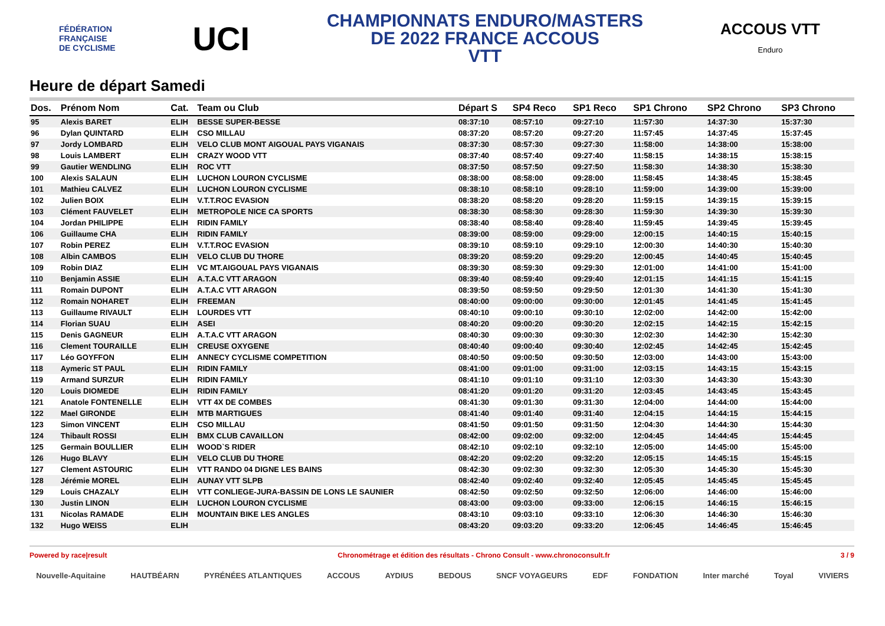FÉDÉRATION
FRANÇAISE
DE CYCLISME
UCI
CHAMPIONNATS ENDURO/MASTERS
DE 2022 FRANCE ACCOUS
VTT
ACCOUS VTT
Enduro
Heure de départ Samedi
| Dos. | Prénom Nom | Cat. | Team ou Club | Départ S | SP4 Reco | SP1 Reco | SP1 Chrono | SP2 Chrono | SP3 Chrono |
| --- | --- | --- | --- | --- | --- | --- | --- | --- | --- |
| 95 | Alexis BARET | ELIH | BESSE SUPER-BESSE | 08:37:10 | 08:57:10 | 09:27:10 | 11:57:30 | 14:37:30 | 15:37:30 |
| 96 | Dylan QUINTARD | ELIH | CSO MILLAU | 08:37:20 | 08:57:20 | 09:27:20 | 11:57:45 | 14:37:45 | 15:37:45 |
| 97 | Jordy LOMBARD | ELIH | VELO CLUB MONT AIGOUAL PAYS VIGANAIS | 08:37:30 | 08:57:30 | 09:27:30 | 11:58:00 | 14:38:00 | 15:38:00 |
| 98 | Louis LAMBERT | ELIH | CRAZY WOOD VTT | 08:37:40 | 08:57:40 | 09:27:40 | 11:58:15 | 14:38:15 | 15:38:15 |
| 99 | Gautier WENDLING | ELIH | ROC VTT | 08:37:50 | 08:57:50 | 09:27:50 | 11:58:30 | 14:38:30 | 15:38:30 |
| 100 | Alexis SALAUN | ELIH | LUCHON LOURON CYCLISME | 08:38:00 | 08:58:00 | 09:28:00 | 11:58:45 | 14:38:45 | 15:38:45 |
| 101 | Mathieu CALVEZ | ELIH | LUCHON LOURON CYCLISME | 08:38:10 | 08:58:10 | 09:28:10 | 11:59:00 | 14:39:00 | 15:39:00 |
| 102 | Julien BOIX | ELIH | V.T.T.ROC EVASION | 08:38:20 | 08:58:20 | 09:28:20 | 11:59:15 | 14:39:15 | 15:39:15 |
| 103 | Clément FAUVELET | ELIH | METROPOLE NICE CA SPORTS | 08:38:30 | 08:58:30 | 09:28:30 | 11:59:30 | 14:39:30 | 15:39:30 |
| 104 | Jordan PHILIPPE | ELIH | RIDIN FAMILY | 08:38:40 | 08:58:40 | 09:28:40 | 11:59:45 | 14:39:45 | 15:39:45 |
| 106 | Guillaume CHA | ELIH | RIDIN FAMILY | 08:39:00 | 08:59:00 | 09:29:00 | 12:00:15 | 14:40:15 | 15:40:15 |
| 107 | Robin PEREZ | ELIH | V.T.T.ROC EVASION | 08:39:10 | 08:59:10 | 09:29:10 | 12:00:30 | 14:40:30 | 15:40:30 |
| 108 | Albin CAMBOS | ELIH | VELO CLUB DU THORE | 08:39:20 | 08:59:20 | 09:29:20 | 12:00:45 | 14:40:45 | 15:40:45 |
| 109 | Robin DIAZ | ELIH | VC MT.AIGOUAL PAYS VIGANAIS | 08:39:30 | 08:59:30 | 09:29:30 | 12:01:00 | 14:41:00 | 15:41:00 |
| 110 | Benjamin ASSIE | ELIH | A.T.A.C VTT ARAGON | 08:39:40 | 08:59:40 | 09:29:40 | 12:01:15 | 14:41:15 | 15:41:15 |
| 111 | Romain DUPONT | ELIH | A.T.A.C VTT ARAGON | 08:39:50 | 08:59:50 | 09:29:50 | 12:01:30 | 14:41:30 | 15:41:30 |
| 112 | Romain NOHARET | ELIH | FREEMAN | 08:40:00 | 09:00:00 | 09:30:00 | 12:01:45 | 14:41:45 | 15:41:45 |
| 113 | Guillaume RIVAULT | ELIH | LOURDES VTT | 08:40:10 | 09:00:10 | 09:30:10 | 12:02:00 | 14:42:00 | 15:42:00 |
| 114 | Florian SUAU | ELIH | ASEI | 08:40:20 | 09:00:20 | 09:30:20 | 12:02:15 | 14:42:15 | 15:42:15 |
| 115 | Denis GAGNEUR | ELIH | A.T.A.C VTT ARAGON | 08:40:30 | 09:00:30 | 09:30:30 | 12:02:30 | 14:42:30 | 15:42:30 |
| 116 | Clement TOURAILLE | ELIH | CREUSE OXYGENE | 08:40:40 | 09:00:40 | 09:30:40 | 12:02:45 | 14:42:45 | 15:42:45 |
| 117 | Léo GOYFFON | ELIH | ANNECY CYCLISME COMPETITION | 08:40:50 | 09:00:50 | 09:30:50 | 12:03:00 | 14:43:00 | 15:43:00 |
| 118 | Aymeric ST PAUL | ELIH | RIDIN FAMILY | 08:41:00 | 09:01:00 | 09:31:00 | 12:03:15 | 14:43:15 | 15:43:15 |
| 119 | Armand SURZUR | ELIH | RIDIN FAMILY | 08:41:10 | 09:01:10 | 09:31:10 | 12:03:30 | 14:43:30 | 15:43:30 |
| 120 | Louis DIOMEDE | ELIH | RIDIN FAMILY | 08:41:20 | 09:01:20 | 09:31:20 | 12:03:45 | 14:43:45 | 15:43:45 |
| 121 | Anatole FONTENELLE | ELIH | VTT 4X DE COMBES | 08:41:30 | 09:01:30 | 09:31:30 | 12:04:00 | 14:44:00 | 15:44:00 |
| 122 | Mael GIRONDE | ELIH | MTB MARTIGUES | 08:41:40 | 09:01:40 | 09:31:40 | 12:04:15 | 14:44:15 | 15:44:15 |
| 123 | Simon VINCENT | ELIH | CSO MILLAU | 08:41:50 | 09:01:50 | 09:31:50 | 12:04:30 | 14:44:30 | 15:44:30 |
| 124 | Thibault ROSSI | ELIH | BMX CLUB CAVAILLON | 08:42:00 | 09:02:00 | 09:32:00 | 12:04:45 | 14:44:45 | 15:44:45 |
| 125 | Germain BOULLIER | ELIH | WOOD`S RIDER | 08:42:10 | 09:02:10 | 09:32:10 | 12:05:00 | 14:45:00 | 15:45:00 |
| 126 | Hugo BLAVY | ELIH | VELO CLUB DU THORE | 08:42:20 | 09:02:20 | 09:32:20 | 12:05:15 | 14:45:15 | 15:45:15 |
| 127 | Clement ASTOURIC | ELIH | VTT RANDO 04 DIGNE LES BAINS | 08:42:30 | 09:02:30 | 09:32:30 | 12:05:30 | 14:45:30 | 15:45:30 |
| 128 | Jérémie MOREL | ELIH | AUNAY VTT SLPB | 08:42:40 | 09:02:40 | 09:32:40 | 12:05:45 | 14:45:45 | 15:45:45 |
| 129 | Louis CHAZALY | ELIH | VTT CONLIEGE-JURA-BASSIN DE LONS LE SAUNIER | 08:42:50 | 09:02:50 | 09:32:50 | 12:06:00 | 14:46:00 | 15:46:00 |
| 130 | Justin LINON | ELIH | LUCHON LOURON CYCLISME | 08:43:00 | 09:03:00 | 09:33:00 | 12:06:15 | 14:46:15 | 15:46:15 |
| 131 | Nicolas RAMADE | ELIH | MOUNTAIN BIKE LES ANGLES | 08:43:10 | 09:03:10 | 09:33:10 | 12:06:30 | 14:46:30 | 15:46:30 |
| 132 | Hugo WEISS | ELIH | | 08:43:20 | 09:03:20 | 09:33:20 | 12:06:45 | 14:46:45 | 15:46:45 |
Powered by race|result Chronométrage et édition des résultats - Chrono Consult - www.chronoconsult.fr 3 / 9
Nouvelle-Aquitaine HAUTBÉARN PYRÉNÉES ATLANTIQUES ACCOUS AYDIUS BEDOUS SNCF VOYAGEURS EDF FONDATION Inter marché Toyal VIVIERS